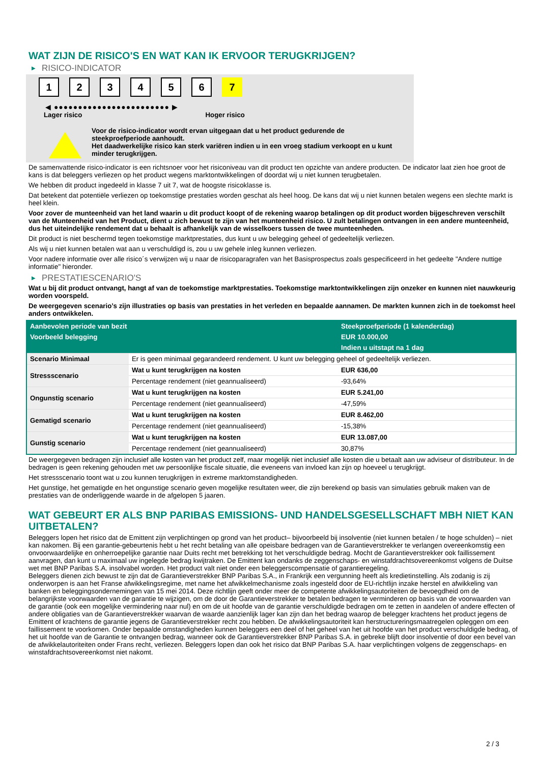WAT ZIJN DE RISICO'S EN WAT KAN IK ERVOOR TERUGKRIJGEN?
▶ RISICO-INDICATOR
1 2 3 4 5 6 7
◀ ●●●●●●●●●●●●●●●●●●●●●●●● ▶
Lager risico Hoger risico
Voor de risico-indicator wordt ervan uitgegaan dat u het product gedurende de steekproefperiode aanhoudt.
Het daadwerkelijke risico kan sterk variëren indien u in een vroeg stadium verkoopt en u kunt minder terugkrijgen.
De samenvattende risico-indicator is een richtsnoer voor het risiconiveau van dit product ten opzichte van andere producten. De indicator laat zien hoe groot de kans is dat beleggers verliezen op het product wegens marktontwikkelingen of doordat wij u niet kunnen terugbetalen.
We hebben dit product ingedeeld in klasse 7 uit 7, wat de hoogste risicoklasse is.
Dat betekent dat potentiële verliezen op toekomstige prestaties worden geschat als heel hoog. De kans dat wij u niet kunnen betalen wegens een slechte markt is heel klein.
Voor zover de munteenheid van het land waarin u dit product koopt of de rekening waarop betalingen op dit product worden bijgeschreven verschilt van de Munteenheid van het Product, dient u zich bewust te zijn van het munteenheid risico. U zult betalingen ontvangen in een andere munteenheid, dus het uiteindelijke rendement dat u behaalt is afhankelijk van de wisselkoers tussen de twee munteenheden.
Dit product is niet beschermd tegen toekomstige marktprestaties, dus kunt u uw belegging geheel of gedeeltelijk verliezen.
Als wij u niet kunnen betalen wat aan u verschuldigd is, zou u uw gehele inleg kunnen verliezen.
Voor nadere informatie over alle risico´s verwijzen wij u naar de risicoparagrafen van het Basisprospectus zoals gespecificeerd in het gedeelte "Andere nuttige informatie" hieronder.
▶ PRESTATIESCENARIO'S
Wat u bij dit product ontvangt, hangt af van de toekomstige marktprestaties. Toekomstige marktontwikkelingen zijn onzeker en kunnen niet nauwkeurig worden voorspeld.
De weergegeven scenario’s zijn illustraties op basis van prestaties in het verleden en bepaalde aannamen. De markten kunnen zich in de toekomst heel anders ontwikkelen.
| Aanbevolen periode van bezit | | Steekproefperiode (1 kalenderdag) |
| --- | --- | --- |
| Voorbeeld belegging | | EUR 10.000,00 |
| | | Indien u uitstapt na 1 dag |
| Scenario Minimaal | Er is geen minimaal gegarandeerd rendement. U kunt uw belegging geheel of gedeeltelijk verliezen. | |
| Stressscenario | Wat u kunt terugkrijgen na kosten | EUR 636,00 |
| | Percentage rendement (niet geannualiseerd) | -93,64% |
| Ongunstig scenario | Wat u kunt terugkrijgen na kosten | EUR 5.241,00 |
| | Percentage rendement (niet geannualiseerd) | -47,59% |
| Gematigd scenario | Wat u kunt terugkrijgen na kosten | EUR 8.462,00 |
| | Percentage rendement (niet geannualiseerd) | -15,38% |
| Gunstig scenario | Wat u kunt terugkrijgen na kosten | EUR 13.087,00 |
| | Percentage rendement (niet geannualiseerd) | 30,87% |
De weergegeven bedragen zijn inclusief alle kosten van het product zelf, maar mogelijk niet inclusief alle kosten die u betaalt aan uw adviseur of distributeur. In de bedragen is geen rekening gehouden met uw persoonlijke fiscale situatie, die eveneens van invloed kan zijn op hoeveel u terugkrijgt.
Het stressscenario toont wat u zou kunnen terugkrijgen in extreme marktomstandigheden.
Het gunstige, het gematigde en het ongunstige scenario geven mogelijke resultaten weer, die zijn berekend op basis van simulaties gebruik maken van de prestaties van de onderliggende waarde in de afgelopen 5 jaaren.
WAT GEBEURT ER ALS BNP PARIBAS EMISSIONS- UND HANDELSGESELLSCHAFT MBH NIET KAN UITBETALEN?
Beleggers lopen het risico dat de Emittent zijn verplichtingen op grond van het product– bijvoorbeeld bij insolventie (niet kunnen betalen / te hoge schulden) – niet kan nakomen. Bij een garantie-gebeurtenis hebt u het recht betaling van alle opeisbare bedragen van de Garantieverstrekker te verlangen overeenkomstig een onvoorwaardelijke en onherroepelijke garantie naar Duits recht met betrekking tot het verschuldigde bedrag. Mocht de Garantieverstrekker ook faillissement aanvragen, dan kunt u maximaal uw ingelegde bedrag kwijtraken. De Emittent kan ondanks de zeggenschaps- en winstafdrachtsovereenkomst volgens de Duitse wet met BNP Paribas S.A. insolvabel worden. Het product valt niet onder een beleggerscompensatie of garantieregeling.
Beleggers dienen zich bewust te zijn dat de Garantieverstrekker BNP Paribas S.A., in Frankrijk een vergunning heeft als kredietinstelling. Als zodanig is zij onderworpen is aan het Franse afwikkelingsregime, met name het afwikkelmechanisme zoals ingesteld door de EU-richtlijn inzake herstel en afwikkeling van banken en beleggingsondernemingen van 15 mei 2014. Deze richtlijn geeft onder meer de competente afwikkelingsautoriteiten de bevoegdheid om de belangrijkste voorwaarden van de garantie te wijzigen, om de door de Garantieverstrekker te betalen bedragen te verminderen op basis van de voorwaarden van de garantie (ook een mogelijke vermindering naar nul) en om de uit hoofde van de garantie verschuldigde bedragen om te zetten in aandelen of andere effecten of andere obligaties van de Garantieverstrekker waarvan de waarde aanzienlijk lager kan zijn dan het bedrag waarop de belegger krachtens het product jegens de Emittent of krachtens de garantie jegens de Garantieverstrekker recht zou hebben. De afwikkelingsautoriteit kan herstructureringsmaatregelen opleggen om een faillissement te voorkomen. Onder bepaalde omstandigheden kunnen beleggers een deel of het geheel van het uit hoofde van het product verschuldigde bedrag, of het uit hoofde van de Garantie te ontvangen bedrag, wanneer ook de Garantieverstrekker BNP Paribas S.A. in gebreke blijft door insolventie of door een bevel van de afwikkelautoriteiten onder Frans recht, verliezen. Beleggers lopen dan ook het risico dat BNP Paribas S.A. haar verplichtingen volgens de zeggenschaps- en winstafdrachtsovereenkomst niet nakomt.
2 / 3